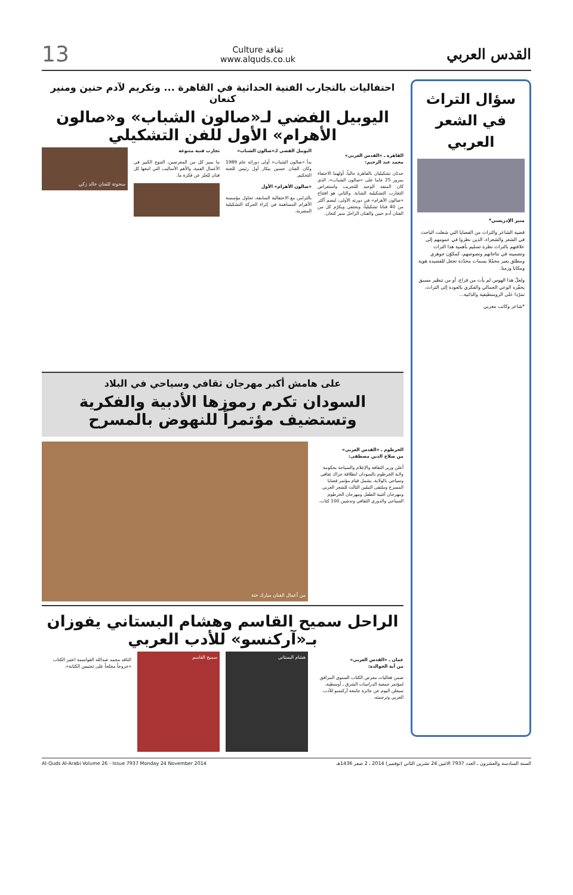13 Culture ثقافة
www.alquds.co.uk القدس العربي
سؤال التراث في الشعر العربي
منير الإدريسي*
قضية الشاعر والتراث من القضايا التي شغلت الباحث في الشعر والشعراء، الذين نظروا في عمومهم إلى علاقتهم بالتراث نظرة تسليم بأهمية هذا التراث وتضمينه في نتاجاتهم ونصوصهم، كمكوّن جوهري ومطلق يعبر محمّلا بسمات محدّدة تجعل للقصيدة هوية ومكانا وزمنا.
ولعلّ هذا الهوس لم يأت من فراغ، أو من تنظير مسبق يحفّزه الوعي الجمالي والفكري بالعودة إلى التراث، تمرّدا على الرومنطيقية والذاتية...
*شاعر وكاتب مغربي
احتفاليات بالتجارب الفنية الحداثية في القاهرة ... وتكريم لآدم حنين ومنير كنعان
اليوبيل الفضي لـ«صالون الشباب» و«صالون الأهرام» الأول للفن التشكيلي
القاهرة ـ «القدس العربي»
محمد عبد الرحيم:
حدثان تشكيليان بالقاهرة حالياً، أولهما الاحتفاء بمرور 25 عاما على «صالون الشباب»، الذي كان المنفذ الوحيد للتجريب واستعراض التجارب التشكيلية الشابة. والثاني هو افتتاح «صالون الأهرام» في دورته الأولى، ليضم أكثر من 40 فنانا تشكيلياً، ويحتفي ويكرّم كل من الفنان آدم حنين والفنان الراحل منير كنعان.
اليوبيل الفضي لـ«صالون الشباب»
بدأ «صالون الشباب» أولى دوراته عام 1989 وكان الفنان حسين بيكار أول رئيس للجنة التحكيم.
«صالون الأهرام» الأول
بالتزامن مع الاحتفالية السابقة، تحاول مؤسسة الأهرام المساهمة في إثراء الحركة التشكيلية المصرية.
تجارب فنية متنوعة
ما يميز كل من المعرضين، التنوع الكبير في الأعمال الفنية، والأهم الأساليب التي اتبعها كل فنان ليُعبّر عن فكرة ما.
منحوتة للفنان خالد زكي
على هامش أكبر مهرجان ثقافي وسياحي في البلاد
السودان تكرم رموزها الأدبية والفكرية وتستضيف مؤتمراً للنهوض بالمسرح
الخرطوم ـ «القدس العربي»
من صلاح الدين مصطفى:
أعلن وزير الثقافة والإعلام والسياحة بحكومة ولاية الخرطوم بالسودان انطلاقة حراك ثقافي وسياحي بالولاية، يشمل قيام مؤتمر قضايا المسرح وملتقى النيلين الثالث للشعر العربي ومهرجان أغنية الطفل ومهرجان الخرطوم السياحي والدوري الثقافي وتدشين 100 كتاب.
من أعمال الفنان مبارك حتة
الراحل سميح القاسم وهشام البستاني يفوزان بـ«آركنسو» للأدب العربي
عمان ـ «القدس العربي»
من آية الخوالدة:
ضمن فعاليات معرض الكتاب السنوي المرافق لمؤتمر جمعية الدراسات الشرق ـ أوسطية، سيعلن اليوم عن جائزة جامعة آركنسو للأدب العربي وترجمته.
هشام البستاني سميح القاسم
الناقد محمد عبدالله القواسمة اعتبر الكتاب «خروجاً مجنّحاً على تجنيس الكتابة».
السنة السادسة والعشرون ـ العدد 7937 الاثنين 24 تشرين الثاني (نوفمبر) 2014 ـ 2 صفر 1436هـ Al-Quds Al-Arabi Volume 26 - Issue 7937 Monday 24 November 2014